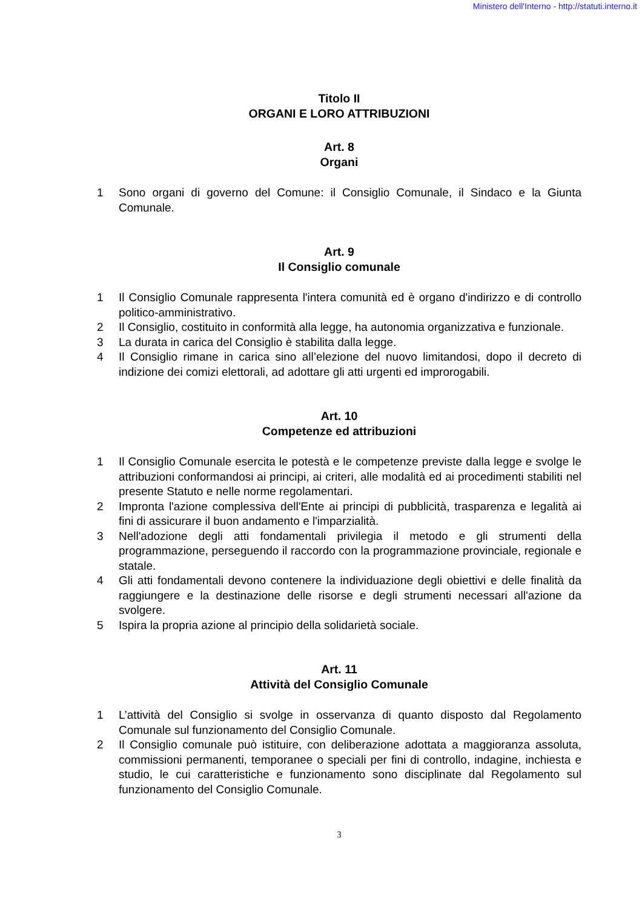Ministero dell'Interno - http://statuti.interno.it
Titolo II
ORGANI E LORO ATTRIBUZIONI
Art. 8
Organi
1 Sono organi di governo del Comune: il Consiglio Comunale, il Sindaco e la Giunta Comunale.
Art. 9
Il Consiglio comunale
1 Il Consiglio Comunale rappresenta l'intera comunità ed è organo d'indirizzo e di controllo politico-amministrativo.
2 Il Consiglio, costituito in conformità alla legge, ha autonomia organizzativa e funzionale.
3 La durata in carica del Consiglio è stabilita dalla legge.
4 Il Consiglio rimane in carica sino all’elezione del nuovo limitandosi, dopo il decreto di indizione dei comizi elettorali, ad adottare gli atti urgenti ed improrogabili.
Art. 10
Competenze ed attribuzioni
1 Il Consiglio Comunale esercita le potestà e le competenze previste dalla legge e svolge le attribuzioni conformandosi ai principi, ai criteri, alle modalità ed ai procedimenti stabiliti nel presente Statuto e nelle norme regolamentari.
2 Impronta l'azione complessiva dell'Ente ai principi di pubblicità, trasparenza e legalità ai fini di assicurare il buon andamento e l'imparzialità.
3 Nell'adozione degli atti fondamentali privilegia il metodo e gli strumenti della programmazione, perseguendo il raccordo con la programmazione provinciale, regionale e statale.
4 Gli atti fondamentali devono contenere la individuazione degli obiettivi e delle finalità da raggiungere e la destinazione delle risorse e degli strumenti necessari all'azione da svolgere.
5 Ispira la propria azione al principio della solidarietà sociale.
Art. 11
Attività del Consiglio Comunale
1 L’attività del Consiglio si svolge in osservanza di quanto disposto dal Regolamento Comunale sul funzionamento del Consiglio Comunale.
2 Il Consiglio comunale può istituire, con deliberazione adottata a maggioranza assoluta, commissioni permanenti, temporanee o speciali per fini di controllo, indagine, inchiesta e studio, le cui caratteristiche e funzionamento sono disciplinate dal Regolamento sul funzionamento del Consiglio Comunale.
3